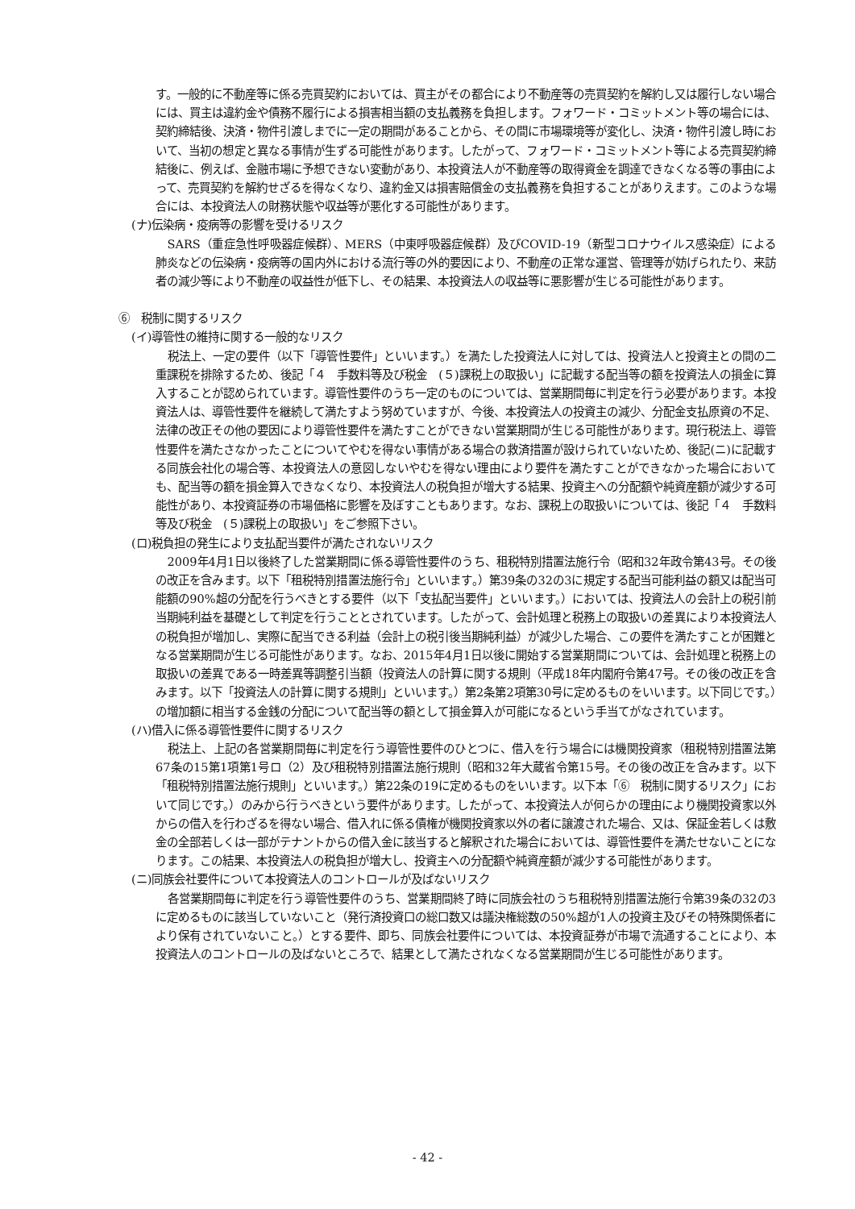す。一般的に不動産等に係る売買契約においては、買主がその都合により不動産等の売買契約を解約し又は履行しない場合には、買主は違約金や債務不履行による損害相当額の支払義務を負担します。フォワード・コミットメント等の場合には、契約締結後、決済・物件引渡しまでに一定の期間があることから、その間に市場環境等が変化し、決済・物件引渡し時において、当初の想定と異なる事情が生ずる可能性があります。したがって、フォワード・コミットメント等による売買契約締結後に、例えば、金融市場に予想できない変動があり、本投資法人が不動産等の取得資金を調達できなくなる等の事由によって、売買契約を解約せざるを得なくなり、違約金又は損害賠償金の支払義務を負担することがありえます。このような場合には、本投資法人の財務状態や収益等が悪化する可能性があります。
(ナ)伝染病・疫病等の影響を受けるリスク
SARS（重症急性呼吸器症候群）、MERS（中東呼吸器症候群）及びCOVID-19（新型コロナウイルス感染症）による肺炎などの伝染病・疫病等の国内外における流行等の外的要因により、不動産の正常な運営、管理等が妨げられたり、来訪者の減少等により不動産の収益性が低下し、その結果、本投資法人の収益等に悪影響が生じる可能性があります。
⑥　税制に関するリスク
(イ)導管性の維持に関する一般的なリスク
税法上、一定の要件（以下「導管性要件」といいます。）を満たした投資法人に対しては、投資法人と投資主との間の二重課税を排除するため、後記「４　手数料等及び税金　(５)課税上の取扱い」に記載する配当等の額を投資法人の損金に算入することが認められています。導管性要件のうち一定のものについては、営業期間毎に判定を行う必要があります。本投資法人は、導管性要件を継続して満たすよう努めていますが、今後、本投資法人の投資主の減少、分配金支払原資の不足、法律の改正その他の要因により導管性要件を満たすことができない営業期間が生じる可能性があります。現行税法上、導管性要件を満たさなかったことについてやむを得ない事情がある場合の救済措置が設けられていないため、後記(ニ)に記載する同族会社化の場合等、本投資法人の意図しないやむを得ない理由により要件を満たすことができなかった場合においても、配当等の額を損金算入できなくなり、本投資法人の税負担が増大する結果、投資主への分配額や純資産額が減少する可能性があり、本投資証券の市場価格に影響を及ぼすこともあります。なお、課税上の取扱いについては、後記「４　手数料等及び税金　(５)課税上の取扱い」をご参照下さい。
(ロ)税負担の発生により支払配当要件が満たされないリスク
2009年4月1日以後終了した営業期間に係る導管性要件のうち、租税特別措置法施行令（昭和32年政令第43号。その後の改正を含みます。以下「租税特別措置法施行令」といいます。）第39条の32の3に規定する配当可能利益の額又は配当可能額の90%超の分配を行うべきとする要件（以下「支払配当要件」といいます。）においては、投資法人の会計上の税引前当期純利益を基礎として判定を行うこととされています。したがって、会計処理と税務上の取扱いの差異により本投資法人の税負担が増加し、実際に配当できる利益（会計上の税引後当期純利益）が減少した場合、この要件を満たすことが困難となる営業期間が生じる可能性があります。なお、2015年4月1日以後に開始する営業期間については、会計処理と税務上の取扱いの差異である一時差異等調整引当額（投資法人の計算に関する規則（平成18年内閣府令第47号。その後の改正を含みます。以下「投資法人の計算に関する規則」といいます。）第2条第2項第30号に定めるものをいいます。以下同じです。）の増加額に相当する金銭の分配について配当等の額として損金算入が可能になるという手当てがなされています。
(ハ)借入に係る導管性要件に関するリスク
税法上、上記の各営業期間毎に判定を行う導管性要件のひとつに、借入を行う場合には機関投資家（租税特別措置法第67条の15第1項第1号ロ（2）及び租税特別措置法施行規則（昭和32年大蔵省令第15号。その後の改正を含みます。以下「租税特別措置法施行規則」といいます。）第22条の19に定めるものをいいます。以下本「⑥　税制に関するリスク」において同じです。）のみから行うべきという要件があります。したがって、本投資法人が何らかの理由により機関投資家以外からの借入を行わざるを得ない場合、借入れに係る債権が機関投資家以外の者に譲渡された場合、又は、保証金若しくは敷金の全部若しくは一部がテナントからの借入金に該当すると解釈された場合においては、導管性要件を満たせないことになります。この結果、本投資法人の税負担が増大し、投資主への分配額や純資産額が減少する可能性があります。
(ニ)同族会社要件について本投資法人のコントロールが及ばないリスク
各営業期間毎に判定を行う導管性要件のうち、営業期間終了時に同族会社のうち租税特別措置法施行令第39条の32の3に定めるものに該当していないこと（発行済投資口の総口数又は議決権総数の50%超が1人の投資主及びその特殊関係者により保有されていないこと。）とする要件、即ち、同族会社要件については、本投資証券が市場で流通することにより、本投資法人のコントロールの及ばないところで、結果として満たされなくなる営業期間が生じる可能性があります。
- 42 -